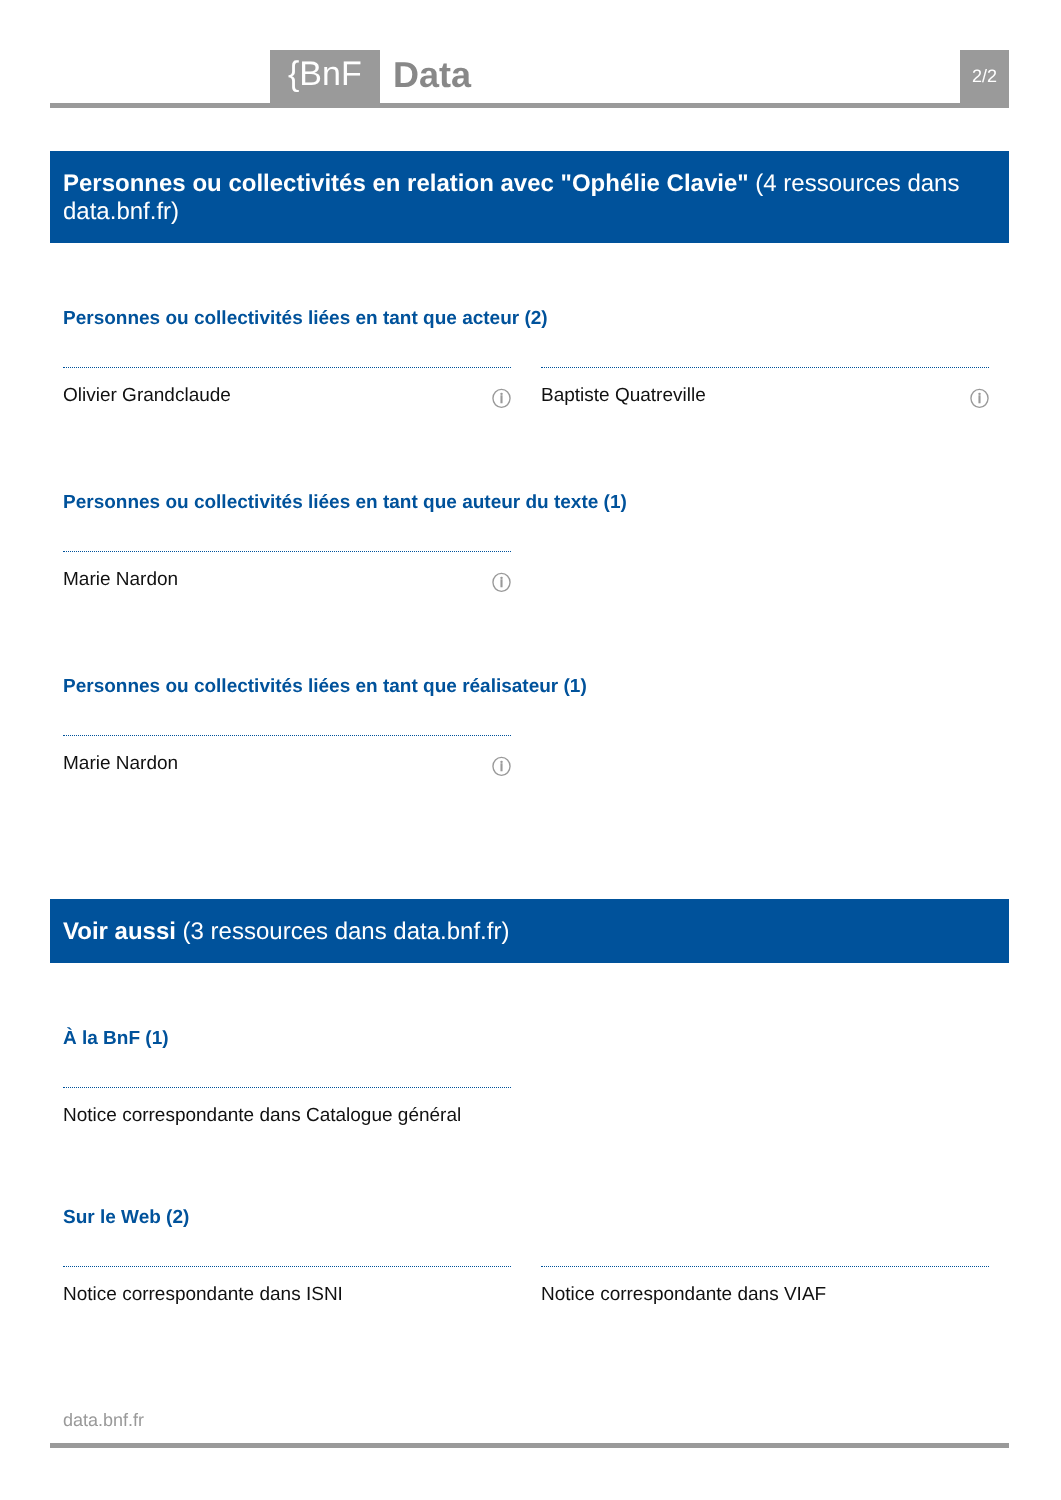{BnF Data 2/2
Personnes ou collectivités en relation avec "Ophélie Clavie" (4 ressources dans data.bnf.fr)
Personnes ou collectivités liées en tant que acteur (2)
Olivier Grandclaude ⓘ Baptiste Quatreville ⓘ
Personnes ou collectivités liées en tant que auteur du texte (1)
Marie Nardon ⓘ
Personnes ou collectivités liées en tant que réalisateur (1)
Marie Nardon ⓘ
Voir aussi (3 ressources dans data.bnf.fr)
À la BnF (1)
Notice correspondante dans Catalogue général
Sur le Web (2)
Notice correspondante dans ISNI Notice correspondante dans VIAF
data.bnf.fr